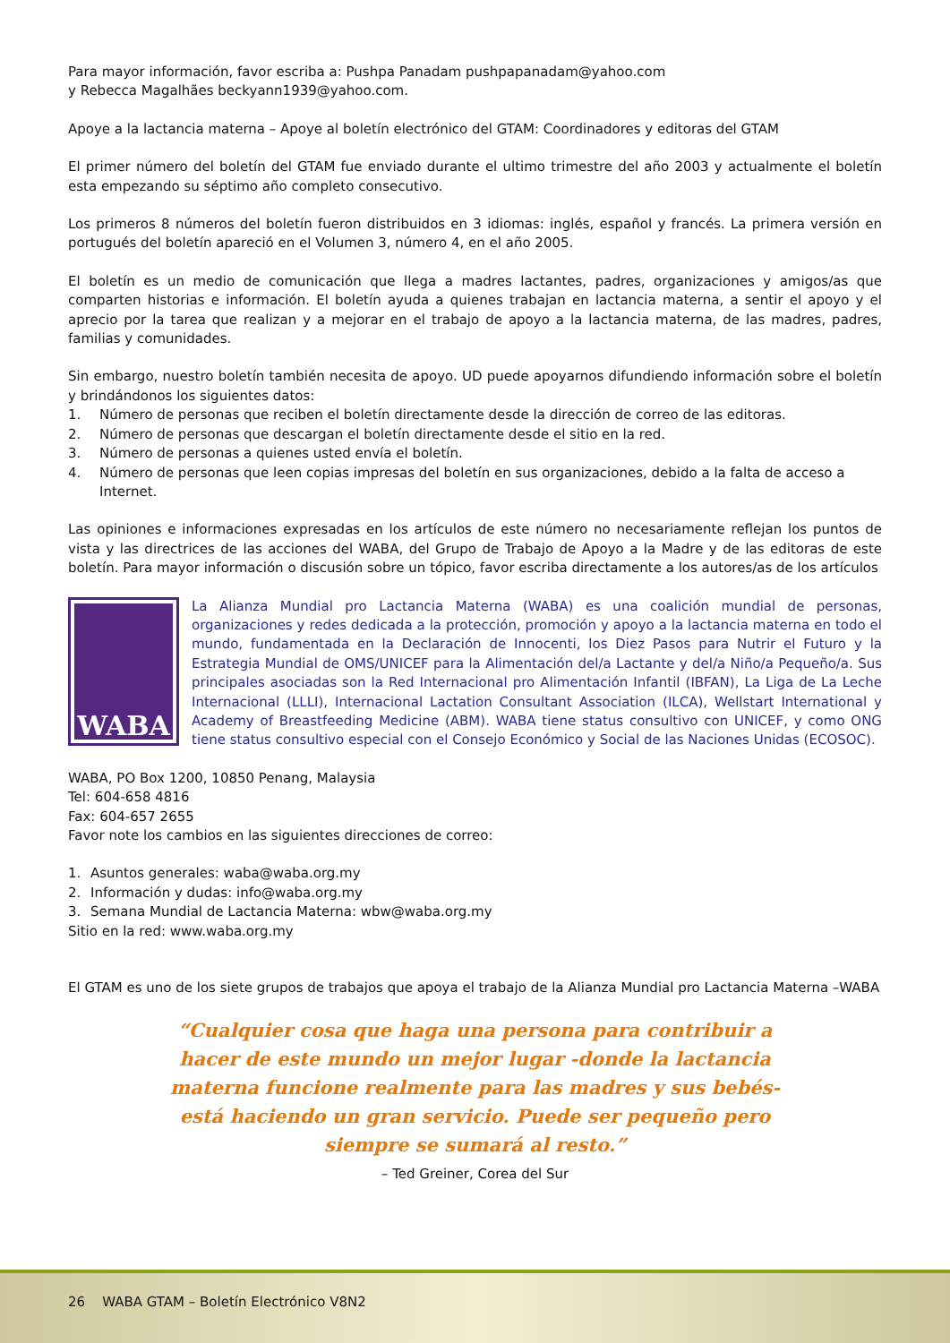Para mayor información, favor escriba a: Pushpa Panadam pushpapanadam@yahoo.com
y Rebecca Magalhães beckyann1939@yahoo.com.
Apoye a la lactancia materna – Apoye al boletín electrónico del GTAM: Coordinadores y editoras del GTAM
El primer número del boletín del GTAM fue enviado durante el ultimo trimestre del año 2003 y actualmente el boletín esta empezando su séptimo año completo consecutivo.
Los primeros 8 números del boletín fueron distribuidos en 3 idiomas: inglés, español y francés. La primera versión en portugués del boletín apareció en el Volumen 3, número 4, en el año 2005.
El boletín es un medio de comunicación que llega a madres lactantes, padres, organizaciones y amigos/as que comparten historias e información. El boletín ayuda a quienes trabajan en lactancia materna, a sentir el apoyo y el aprecio por la tarea que realizan y a mejorar en el trabajo de apoyo a la lactancia materna, de las madres, padres, familias y comunidades.
Sin embargo, nuestro boletín también necesita de apoyo. UD puede apoyarnos difundiendo información sobre el boletín y brindándonos los siguientes datos:
1. Número de personas que reciben el boletín directamente desde la dirección de correo de las editoras.
2. Número de personas que descargan el boletín directamente desde el sitio en la red.
3. Número de personas a quienes usted envía el boletín.
4. Número de personas que leen copias impresas del boletín en sus organizaciones, debido a la falta de acceso a Internet.
Las opiniones e informaciones expresadas en los artículos de este número no necesariamente reflejan los puntos de vista y las directrices de las acciones del WABA, del Grupo de Trabajo de Apoyo a la Madre y de las editoras de este boletín. Para mayor información o discusión sobre un tópico, favor escriba directamente a los autores/as de los artículos
WABA
La Alianza Mundial pro Lactancia Materna (WABA) es una coalición mundial de personas, organizaciones y redes dedicada a la protección, promoción y apoyo a la lactancia materna en todo el mundo, fundamentada en la Declaración de Innocenti, los Diez Pasos para Nutrir el Futuro y la Estrategia Mundial de OMS/UNICEF para la Alimentación del/a Lactante y del/a Niño/a Pequeño/a. Sus principales asociadas son la Red Internacional pro Alimentación Infantil (IBFAN), La Liga de La Leche Internacional (LLLI), Internacional Lactation Consultant Association (ILCA), Wellstart International y Academy of Breastfeeding Medicine (ABM). WABA tiene status consultivo con UNICEF, y como ONG tiene status consultivo especial con el Consejo Económico y Social de las Naciones Unidas (ECOSOC).
WABA, PO Box 1200, 10850 Penang, Malaysia
Tel: 604-658 4816
Fax: 604-657 2655
Favor note los cambios en las siguientes direcciones de correo:
1. Asuntos generales: waba@waba.org.my
2. Información y dudas: info@waba.org.my
3. Semana Mundial de Lactancia Materna: wbw@waba.org.my
Sitio en la red: www.waba.org.my
El GTAM es uno de los siete grupos de trabajos que apoya el trabajo de la Alianza Mundial pro Lactancia Materna –WABA
“Cualquier cosa que haga una persona para contribuir a hacer de este mundo un mejor lugar -donde la lactancia materna funcione realmente para las madres y sus bebés- está haciendo un gran servicio. Puede ser pequeño pero siempre se sumará al resto.”
– Ted Greiner, Corea del Sur
26 WABA GTAM – Boletín Electrónico V8N2